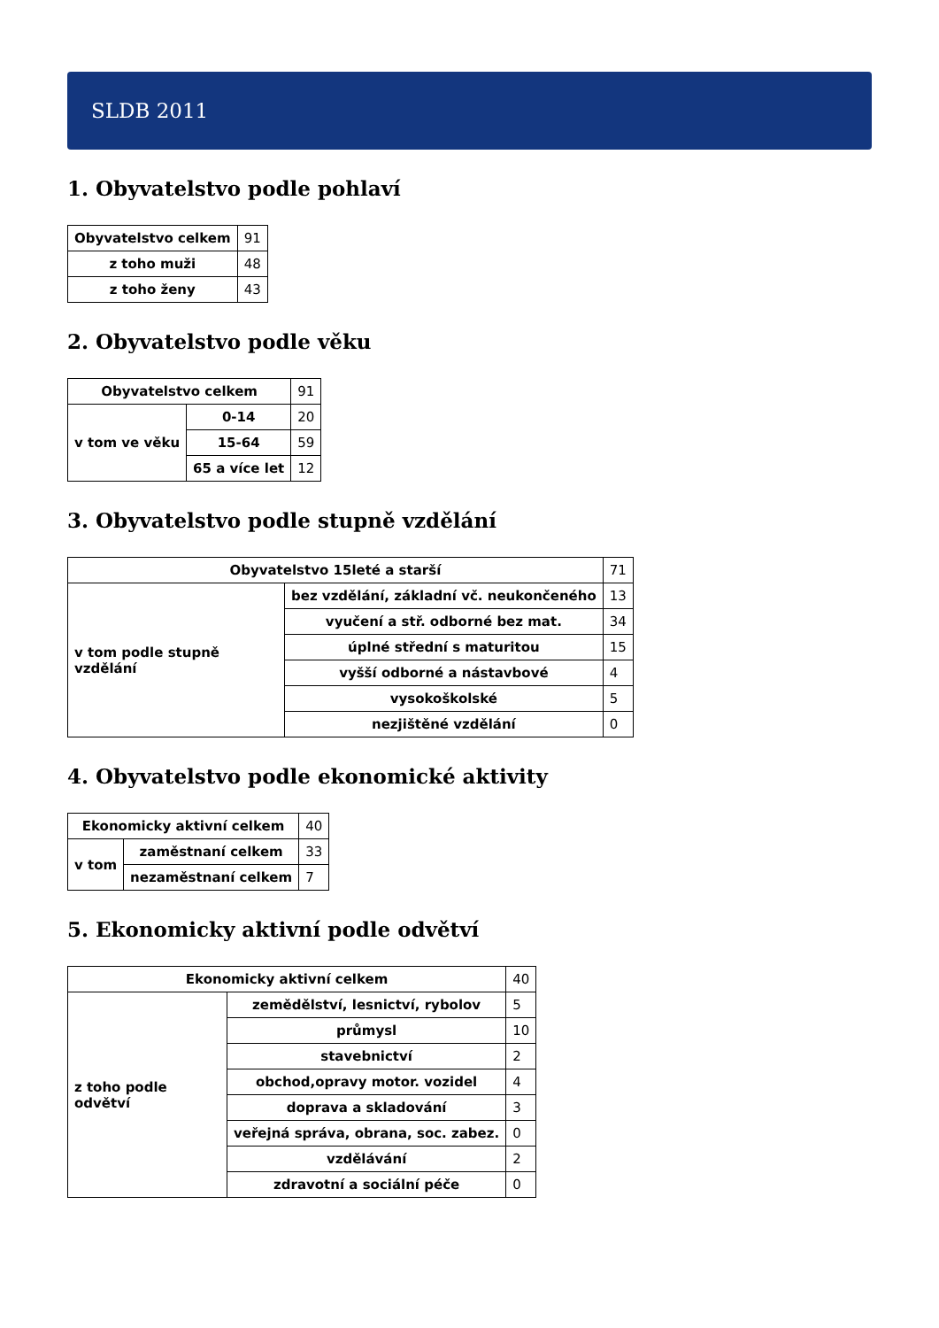SLDB 2011
1. Obyvatelstvo podle pohlaví
| Obyvatelstvo celkem | 91 |
| z toho muži | 48 |
| z toho ženy | 43 |
2. Obyvatelstvo podle věku
| Obyvatelstvo celkem | | 91 |
| v tom ve věku | 0-14 | 20 |
| | 15-64 | 59 |
| | 65 a více let | 12 |
3. Obyvatelstvo podle stupně vzdělání
| Obyvatelstvo 15leté a starší | | 71 |
| v tom podle stupně vzdělání | bez vzdělání, základní vč. neukončeného | 13 |
| | vyučení a stř. odborné bez mat. | 34 |
| | úplné střední s maturitou | 15 |
| | vyšší odborné a nástavbové | 4 |
| | vysokoškolské | 5 |
| | nezjištěné vzdělání | 0 |
4. Obyvatelstvo podle ekonomické aktivity
| Ekonomicky aktivní celkem | | 40 |
| v tom | zaměstnaní celkem | 33 |
| | nezaměstnaní celkem | 7 |
5. Ekonomicky aktivní podle odvětví
| Ekonomicky aktivní celkem | | 40 |
| z toho podle odvětví | zemědělství, lesnictví, rybolov | 5 |
| | průmysl | 10 |
| | stavebnictví | 2 |
| | obchod,opravy motor. vozidel | 4 |
| | doprava a skladování | 3 |
| | veřejná správa, obrana, soc. zabez. | 0 |
| | vzdělávání | 2 |
| | zdravotní a sociální péče | 0 |